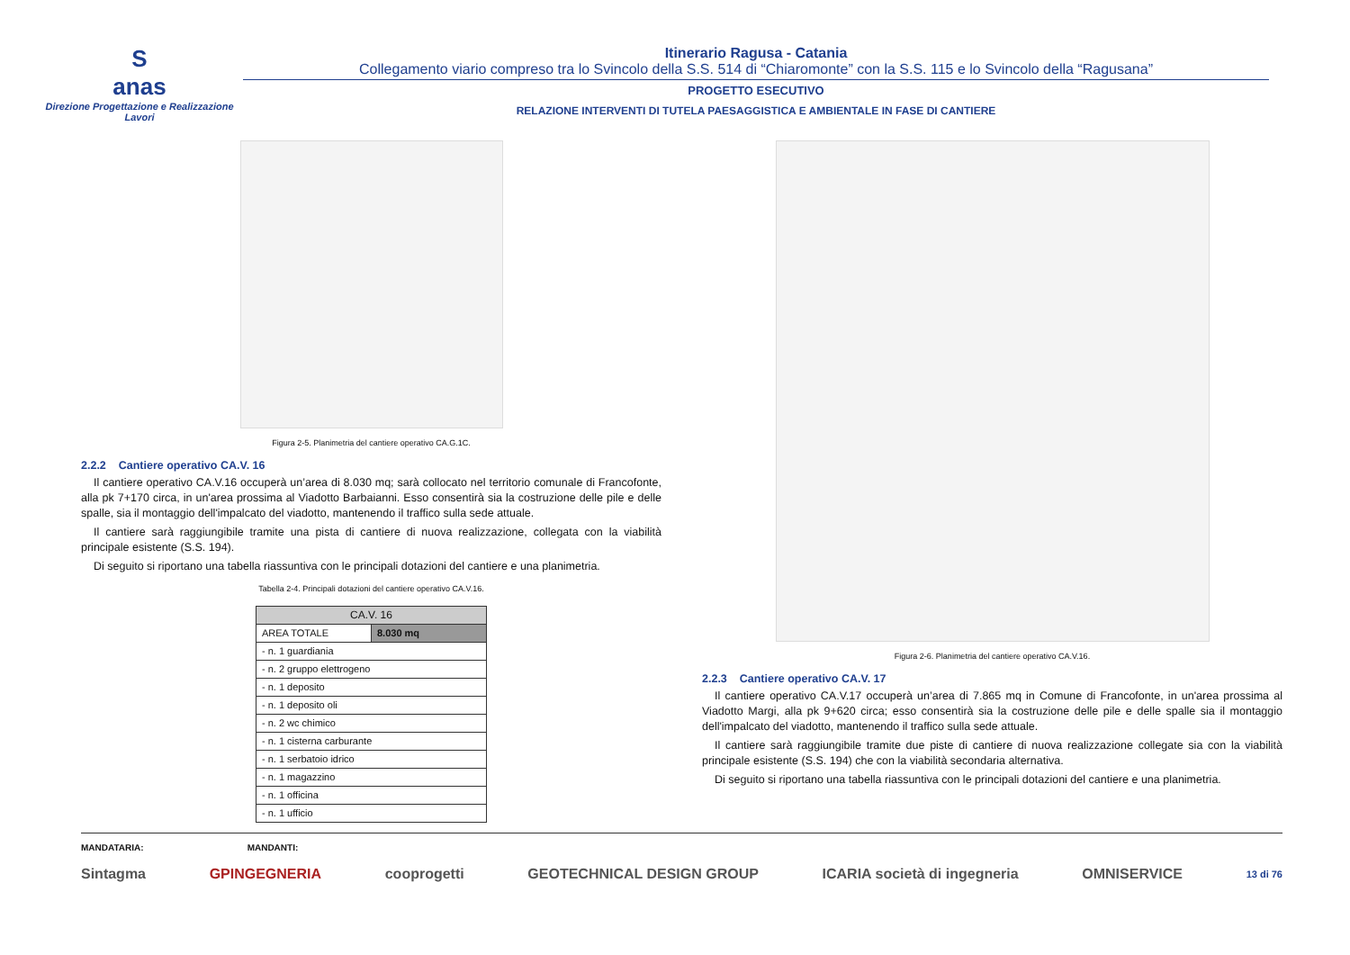S
anas
Direzione Progettazione e Realizzazione Lavori
Itinerario Ragusa - Catania
Collegamento viario compreso tra lo Svincolo della S.S. 514 di “Chiaromonte” con la S.S. 115 e lo Svincolo della “Ragusana”
PROGETTO ESECUTIVO
RELAZIONE INTERVENTI DI TUTELA PAESAGGISTICA E AMBIENTALE IN FASE DI CANTIERE
Figura 2-5. Planimetria del cantiere operativo CA.G.1C.
2.2.2 Cantiere operativo CA.V. 16
Il cantiere operativo CA.V.16 occuperà un’area di 8.030 mq; sarà collocato nel territorio comunale di Francofonte, alla pk 7+170 circa, in un'area prossima al Viadotto Barbaianni. Esso consentirà sia la costruzione delle pile e delle spalle, sia il montaggio dell'impalcato del viadotto, mantenendo il traffico sulla sede attuale.
Il cantiere sarà raggiungibile tramite una pista di cantiere di nuova realizzazione, collegata con la viabilità principale esistente (S.S. 194).
Di seguito si riportano una tabella riassuntiva con le principali dotazioni del cantiere e una planimetria.
Tabella 2-4. Principali dotazioni del cantiere operativo CA.V.16.
| CA.V. 16 | |
| --- | --- |
| AREA TOTALE | 8.030 mq |
| - n. 1 guardiania | |
| - n. 2 gruppo elettrogeno | |
| - n. 1 deposito | |
| - n. 1 deposito oli | |
| - n. 2 wc chimico | |
| - n. 1 cisterna carburante | |
| - n. 1 serbatoio idrico | |
| - n. 1 magazzino | |
| - n. 1 officina | |
| - n. 1 ufficio | |
Figura 2-6. Planimetria del cantiere operativo CA.V.16.
2.2.3 Cantiere operativo CA.V. 17
Il cantiere operativo CA.V.17 occuperà un’area di 7.865 mq in Comune di Francofonte, in un'area prossima al Viadotto Margi, alla pk 9+620 circa; esso consentirà sia la costruzione delle pile e delle spalle sia il montaggio dell'impalcato del viadotto, mantenendo il traffico sulla sede attuale.
Il cantiere sarà raggiungibile tramite due piste di cantiere di nuova realizzazione collegate sia con la viabilità principale esistente (S.S. 194) che con la viabilità secondaria alternativa.
Di seguito si riportano una tabella riassuntiva con le principali dotazioni del cantiere e una planimetria.
MANDATARIA: MANDANTI:
Sintagma GPINGEGNERIA cooprogetti GEOTECHNICAL DESIGN GROUP ICARIA società di ingegneria OMNISERVICE 13 di 76